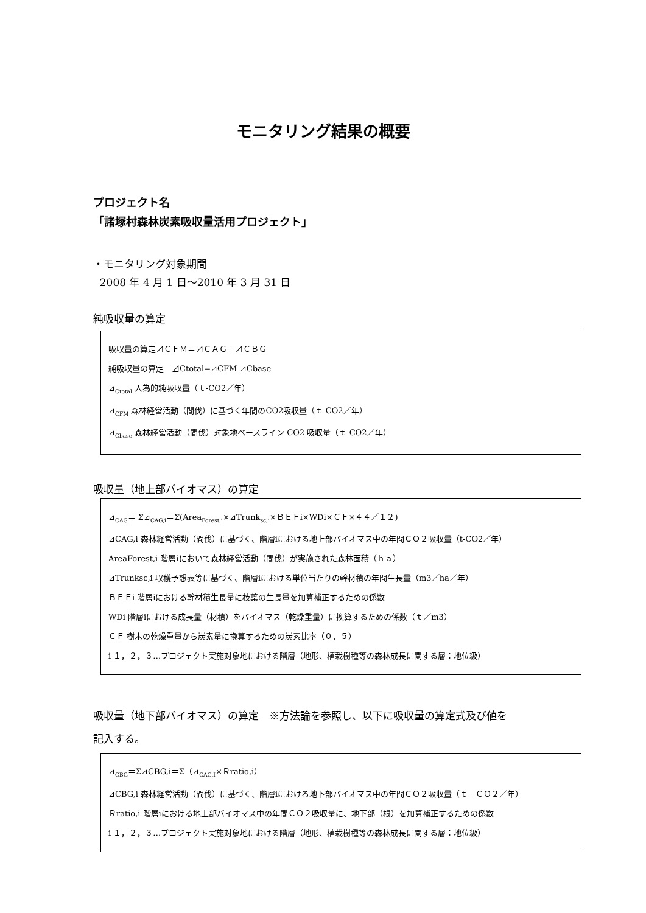モニタリング結果の概要
プロジェクト名
「諸塚村森林炭素吸収量活用プロジェクト」
・モニタリング対象期間
2008 年 4 月 1 日～2010 年 3 月 31 日
純吸収量の算定
吸収量の算定⊿ＣＦＭ＝⊿ＣＡＧ＋⊿ＣＢＧ
純吸収量の算定　⊿Ctotal=⊿CFM-⊿Cbase
⊿<sub>Ctotal</sub> 人為的純吸収量（ｔ-CO2／年）
⊿<sub>CFM</sub> 森林経営活動（間伐）に基づく年間のCO2吸収量（ｔ-CO2／年）
⊿<sub>Cbase</sub> 森林経営活動（間伐）対象地ベースライン CO2 吸収量（ｔ-CO2／年）
吸収量（地上部バイオマス）の算定
⊿<sub>CAG</sub>＝ Σ⊿<sub>CAG,i</sub>＝Σ(Area<sub>Forest,i</sub>×⊿Trunk<sub>sc,i</sub>×ＢＥＦi×WDi×ＣＦ×４４／１２)
⊿CAG,i 森林経営活動（間伐）に基づく、階層iにおける地上部バイオマス中の年間ＣＯ２吸収量（t-CO2／年）
AreaForest,i 階層iにおいて森林経営活動（間伐）が実施された森林面積（ｈａ）
⊿Trunksc,i 収穫予想表等に基づく、階層iにおける単位当たりの幹材積の年間生長量（m3／ha／年）
ＢＥＦi 階層iにおける幹材積生長量に枝葉の生長量を加算補正するための係数
WDi 階層iにおける成長量（材積）をバイオマス（乾燥重量）に換算するための係数（ｔ／m3）
ＣＦ 樹木の乾燥重量から炭素量に換算するための炭素比率（０．５）
i １，２，３…プロジェクト実施対象地における階層（地形、植栽樹種等の森林成長に関する層：地位級）
吸収量（地下部バイオマス）の算定　※方法論を参照し、以下に吸収量の算定式及び値を
記入する。
⊿<sub>CBG</sub>＝Σ⊿CBG,i＝Σ（⊿<sub>CAG,I</sub>×Ｒratio,i）
⊿CBG,i 森林経営活動（間伐）に基づく、階層iにおける地下部バイオマス中の年間ＣＯ２吸収量（ｔ－ＣＯ２／年）
Ｒratio,i 階層iにおける地上部バイオマス中の年間ＣＯ２吸収量に、地下部（根）を加算補正するための係数
i １，２，３…プロジェクト実施対象地における階層（地形、植栽樹種等の森林成長に関する層：地位級）